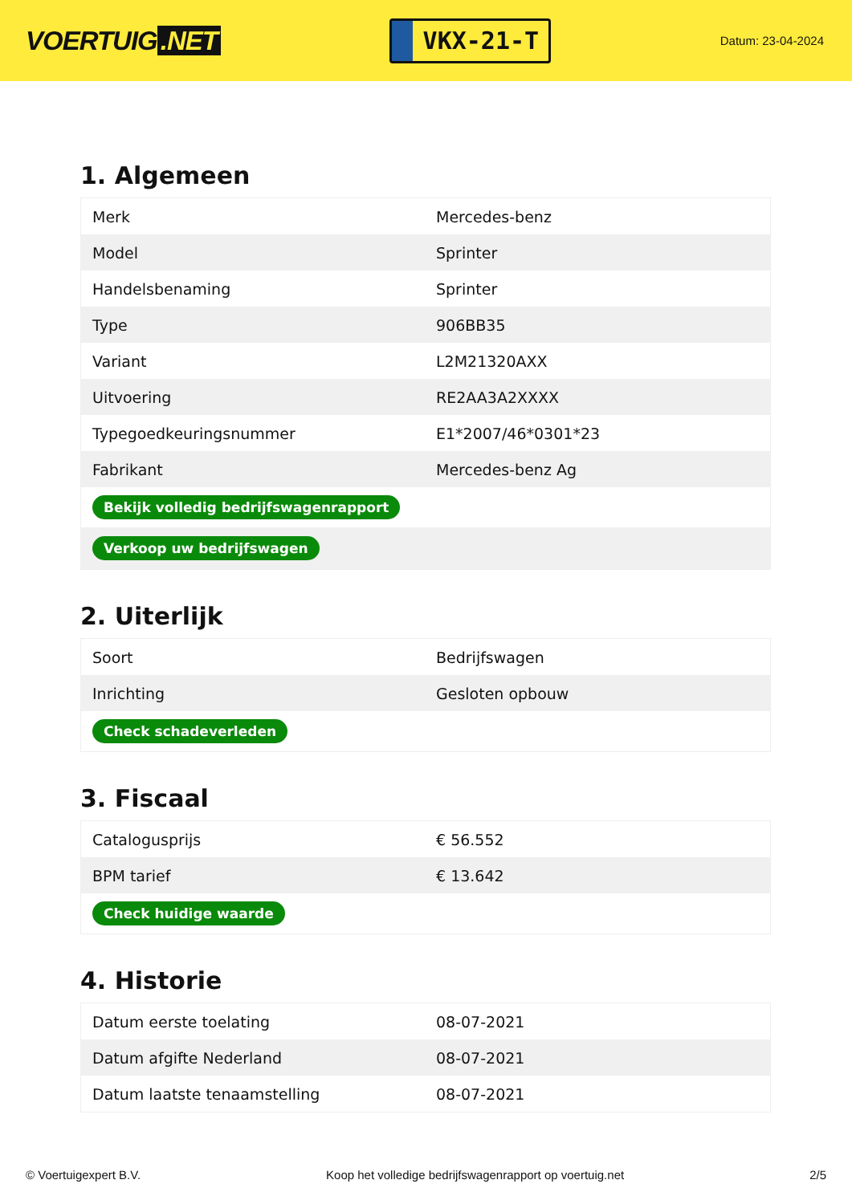VOERTUIG.NET
VKX-21-T
Datum: 23-04-2024
1. Algemeen
| Merk | Mercedes-benz |
| Model | Sprinter |
| Handelsbenaming | Sprinter |
| Type | 906BB35 |
| Variant | L2M21320AXX |
| Uitvoering | RE2AA3A2XXXX |
| Typegoedkeuringsnummer | E1*2007/46*0301*23 |
| Fabrikant | Mercedes-benz Ag |
| Bekijk volledig bedrijfswagenrapport | |
| Verkoop uw bedrijfswagen | |
2. Uiterlijk
| Soort | Bedrijfswagen |
| Inrichting | Gesloten opbouw |
| Check schadeverleden | |
3. Fiscaal
| Catalogusprijs | € 56.552 |
| BPM tarief | € 13.642 |
| Check huidige waarde | |
4. Historie
| Datum eerste toelating | 08-07-2021 |
| Datum afgifte Nederland | 08-07-2021 |
| Datum laatste tenaamstelling | 08-07-2021 |
© Voertuigexpert B.V. Koop het volledige bedrijfswagenrapport op voertuig.net 2/5